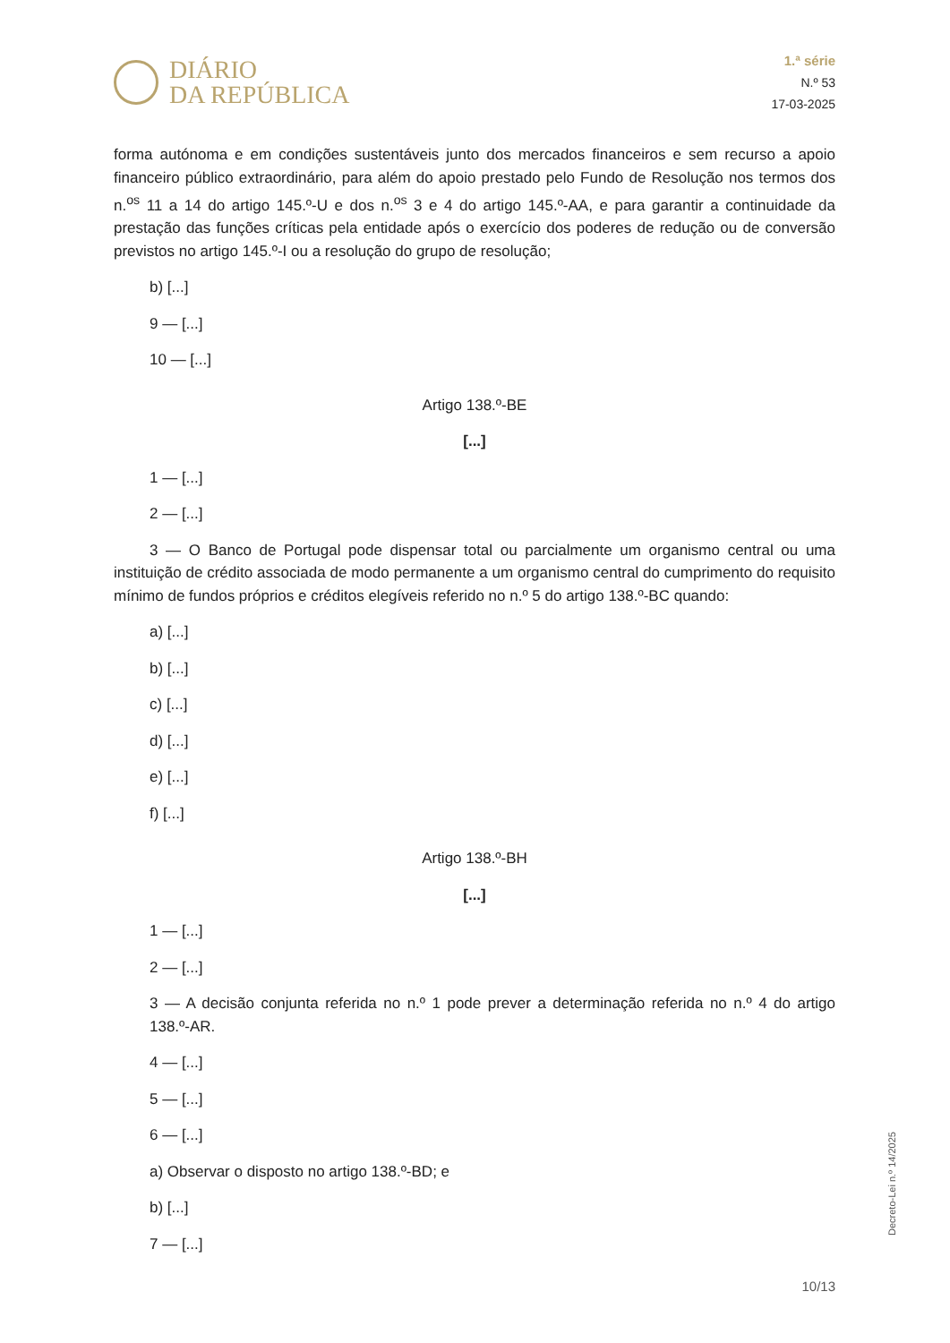DIÁRIO
DA REPÚBLICA
1.ª série
N.º 53
17-03-2025
forma autónoma e em condições sustentáveis junto dos mercados financeiros e sem recurso a apoio financeiro público extraordinário, para além do apoio prestado pelo Fundo de Resolução nos termos dos n.<sup>os</sup> 11 a 14 do artigo 145.º-U e dos n.<sup>os</sup> 3 e 4 do artigo 145.º-AA, e para garantir a continuidade da prestação das funções críticas pela entidade após o exercício dos poderes de redução ou de conversão previstos no artigo 145.º-I ou a resolução do grupo de resolução;
b) [...]
9 — [...]
10 — [...]
Artigo 138.º-BE
[...]
1 — [...]
2 — [...]
3 — O Banco de Portugal pode dispensar total ou parcialmente um organismo central ou uma instituição de crédito associada de modo permanente a um organismo central do cumprimento do requisito mínimo de fundos próprios e créditos elegíveis referido no n.º 5 do artigo 138.º-BC quando:
a) [...]
b) [...]
c) [...]
d) [...]
e) [...]
f) [...]
Artigo 138.º-BH
[...]
1 — [...]
2 — [...]
3 — A decisão conjunta referida no n.º 1 pode prever a determinação referida no n.º 4 do artigo 138.º-AR.
4 — [...]
5 — [...]
6 — [...]
a) Observar o disposto no artigo 138.º-BD; e
b) [...]
7 — [...]
Decreto-Lei n.º 14/2025
10/13